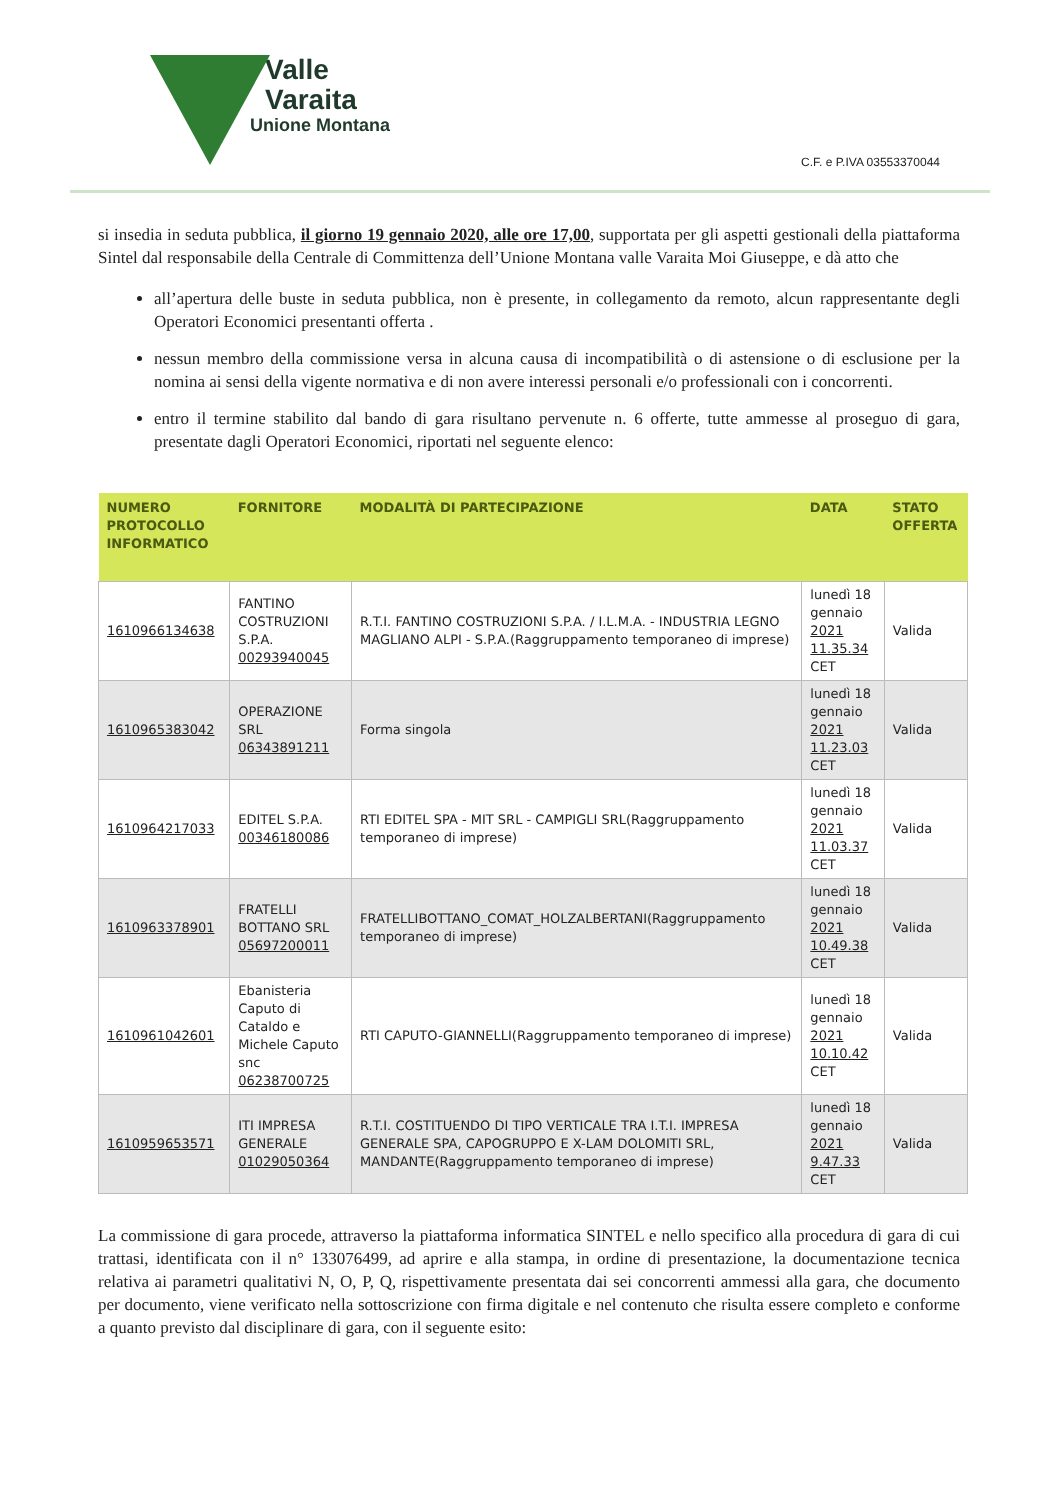Valle
Varaita
Unione Montana
C.F. e P.IVA 03553370044
si insedia in seduta pubblica, il giorno 19 gennaio 2020, alle ore 17,00, supportata per gli aspetti gestionali della piattaforma Sintel dal responsabile della Centrale di Committenza dell’Unione Montana valle Varaita Moi Giuseppe, e dà atto che
all’apertura delle buste in seduta pubblica, non è presente, in collegamento da remoto, alcun rappresentante degli Operatori Economici presentanti offerta .
nessun membro della commissione versa in alcuna causa di incompatibilità o di astensione o di esclusione per la nomina ai sensi della vigente normativa e di non avere interessi personali e/o professionali con i concorrenti.
entro il termine stabilito dal bando di gara risultano pervenute n. 6 offerte, tutte ammesse al proseguo di gara, presentate dagli Operatori Economici, riportati nel seguente elenco:
| NUMERO PROTOCOLLO INFORMATICO | FORNITORE | MODALITÀ DI PARTECIPAZIONE | DATA | STATO OFFERTA |
| --- | --- | --- | --- | --- |
| 1610966134638 | FANTINO COSTRUZIONI S.P.A. 00293940045 | R.T.I. FANTINO COSTRUZIONI S.P.A. / I.L.M.A. - INDUSTRIA LEGNO MAGLIANO ALPI - S.P.A.(Raggruppamento temporaneo di imprese) | lunedì 18 gennaio 2021 11.35.34 CET | Valida |
| 1610965383042 | OPERAZIONE SRL 06343891211 | Forma singola | lunedì 18 gennaio 2021 11.23.03 CET | Valida |
| 1610964217033 | EDITEL S.P.A. 00346180086 | RTI EDITEL SPA - MIT SRL - CAMPIGLI SRL(Raggruppamento temporaneo di imprese) | lunedì 18 gennaio 2021 11.03.37 CET | Valida |
| 1610963378901 | FRATELLI BOTTANO SRL 05697200011 | FRATELLIBOTTANO_COMAT_HOLZALBERTANI(Raggruppamento temporaneo di imprese) | lunedì 18 gennaio 2021 10.49.38 CET | Valida |
| 1610961042601 | Ebanisteria Caputo di Cataldo e Michele Caputo snc 06238700725 | RTI CAPUTO-GIANNELLI(Raggruppamento temporaneo di imprese) | lunedì 18 gennaio 2021 10.10.42 CET | Valida |
| 1610959653571 | ITI IMPRESA GENERALE 01029050364 | R.T.I. COSTITUENDO DI TIPO VERTICALE TRA I.T.I. IMPRESA GENERALE SPA, CAPOGRUPPO E X-LAM DOLOMITI SRL, MANDANTE(Raggruppamento temporaneo di imprese) | lunedì 18 gennaio 2021 9.47.33 CET | Valida |
La commissione di gara procede, attraverso la piattaforma informatica SINTEL e nello specifico alla procedura di gara di cui trattasi, identificata con il n° 133076499, ad aprire e alla stampa, in ordine di presentazione, la documentazione tecnica relativa ai parametri qualitativi N, O, P, Q, rispettivamente presentata dai sei concorrenti ammessi alla gara, che documento per documento, viene verificato nella sottoscrizione con firma digitale e nel contenuto che risulta essere completo e conforme a quanto previsto dal disciplinare di gara, con il seguente esito: